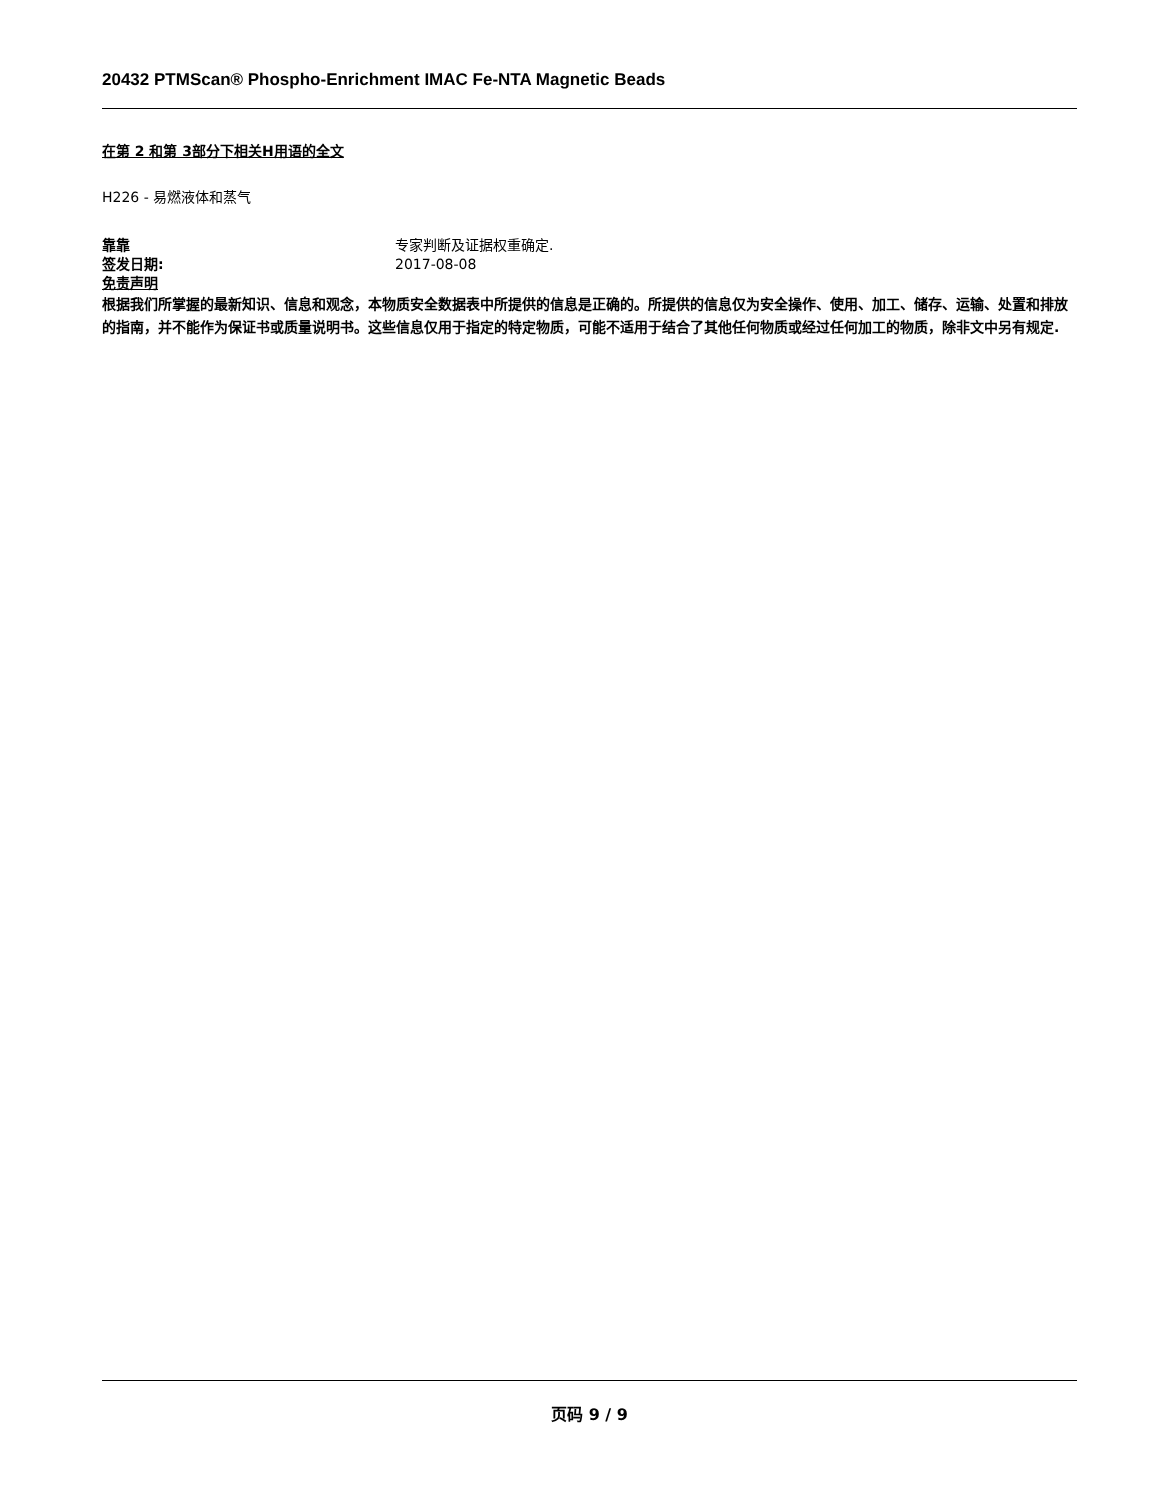20432 PTMScan® Phospho-Enrichment IMAC Fe-NTA Magnetic Beads
在第 2 和第 3部分下相关H用语的全文
H226 - 易燃液体和蒸气
靠靠 专家判断及证据权重确定.
签发日期: 2017-08-08
免责声明
根据我们所掌握的最新知识、信息和观念，本物质安全数据表中所提供的信息是正确的。所提供的信息仅为安全操作、使用、加工、储存、运输、处置和排放的指南，并不能作为保证书或质量说明书。这些信息仅用于指定的特定物质，可能不适用于结合了其他任何物质或经过任何加工的物质，除非文中另有规定.
页码 9 / 9